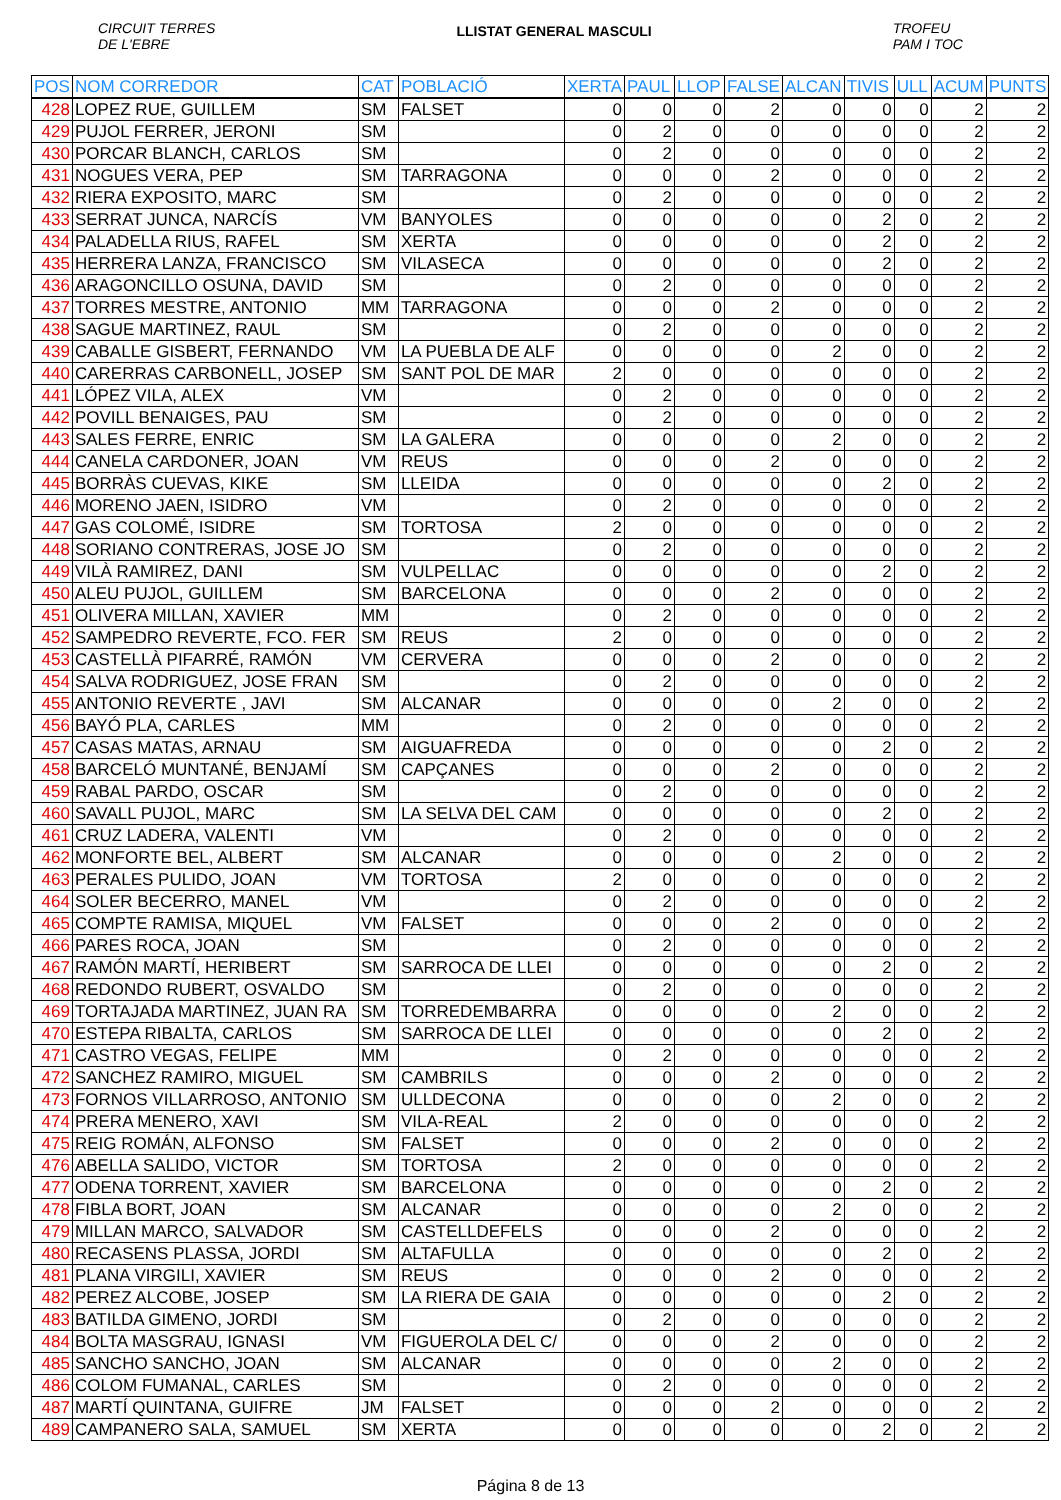CIRCUIT TERRES
DE L'EBRE
LLISTAT GENERAL MASCULI
TROFEU
PAM I TOC
| POS | NOM CORREDOR | CAT | POBLACIÓ | XERTA | PAUL | LLOP | FALSE | ALCAN | TIVIS | ULL | ACUM | PUNTS |
| --- | --- | --- | --- | --- | --- | --- | --- | --- | --- | --- | --- | --- |
| 428 | LOPEZ RUE, GUILLEM | SM | FALSET | 0 | 0 | 0 | 2 | 0 | 0 | 0 | 2 | 2 |
| 429 | PUJOL FERRER, JERONI | SM | | 0 | 2 | 0 | 0 | 0 | 0 | 0 | 2 | 2 |
| 430 | PORCAR BLANCH, CARLOS | SM | | 0 | 2 | 0 | 0 | 0 | 0 | 0 | 2 | 2 |
| 431 | NOGUES VERA, PEP | SM | TARRAGONA | 0 | 0 | 0 | 2 | 0 | 0 | 0 | 2 | 2 |
| 432 | RIERA EXPOSITO, MARC | SM | | 0 | 2 | 0 | 0 | 0 | 0 | 0 | 2 | 2 |
| 433 | SERRAT JUNCA, NARCÍS | VM | BANYOLES | 0 | 0 | 0 | 0 | 0 | 2 | 0 | 2 | 2 |
| 434 | PALADELLA RIUS, RAFEL | SM | XERTA | 0 | 0 | 0 | 0 | 0 | 2 | 0 | 2 | 2 |
| 435 | HERRERA LANZA, FRANCISCO | SM | VILASECA | 0 | 0 | 0 | 0 | 0 | 2 | 0 | 2 | 2 |
| 436 | ARAGONCILLO OSUNA, DAVID | SM | | 0 | 2 | 0 | 0 | 0 | 0 | 0 | 2 | 2 |
| 437 | TORRES MESTRE, ANTONIO | MM | TARRAGONA | 0 | 0 | 0 | 2 | 0 | 0 | 0 | 2 | 2 |
| 438 | SAGUE MARTINEZ, RAUL | SM | | 0 | 2 | 0 | 0 | 0 | 0 | 0 | 2 | 2 |
| 439 | CABALLE GISBERT, FERNANDO | VM | LA PUEBLA DE ALF | 0 | 0 | 0 | 0 | 2 | 0 | 0 | 2 | 2 |
| 440 | CARERRAS CARBONELL, JOSEP | SM | SANT POL DE MAR | 2 | 0 | 0 | 0 | 0 | 0 | 0 | 2 | 2 |
| 441 | LÓPEZ VILA, ALEX | VM | | 0 | 2 | 0 | 0 | 0 | 0 | 0 | 2 | 2 |
| 442 | POVILL BENAIGES, PAU | SM | | 0 | 2 | 0 | 0 | 0 | 0 | 0 | 2 | 2 |
| 443 | SALES FERRE, ENRIC | SM | LA GALERA | 0 | 0 | 0 | 0 | 2 | 0 | 0 | 2 | 2 |
| 444 | CANELA CARDONER, JOAN | VM | REUS | 0 | 0 | 0 | 2 | 0 | 0 | 0 | 2 | 2 |
| 445 | BORRÀS CUEVAS, KIKE | SM | LLEIDA | 0 | 0 | 0 | 0 | 0 | 2 | 0 | 2 | 2 |
| 446 | MORENO JAEN, ISIDRO | VM | | 0 | 2 | 0 | 0 | 0 | 0 | 0 | 2 | 2 |
| 447 | GAS COLOMÉ, ISIDRE | SM | TORTOSA | 2 | 0 | 0 | 0 | 0 | 0 | 0 | 2 | 2 |
| 448 | SORIANO CONTRERAS, JOSE JO | SM | | 0 | 2 | 0 | 0 | 0 | 0 | 0 | 2 | 2 |
| 449 | VILÀ RAMIREZ, DANI | SM | VULPELLAC | 0 | 0 | 0 | 0 | 0 | 2 | 0 | 2 | 2 |
| 450 | ALEU PUJOL, GUILLEM | SM | BARCELONA | 0 | 0 | 0 | 2 | 0 | 0 | 0 | 2 | 2 |
| 451 | OLIVERA MILLAN, XAVIER | MM | | 0 | 2 | 0 | 0 | 0 | 0 | 0 | 2 | 2 |
| 452 | SAMPEDRO REVERTE, FCO. FER | SM | REUS | 2 | 0 | 0 | 0 | 0 | 0 | 0 | 2 | 2 |
| 453 | CASTELLÀ PIFARRÉ, RAMÓN | VM | CERVERA | 0 | 0 | 0 | 2 | 0 | 0 | 0 | 2 | 2 |
| 454 | SALVA RODRIGUEZ, JOSE FRAN | SM | | 0 | 2 | 0 | 0 | 0 | 0 | 0 | 2 | 2 |
| 455 | ANTONIO REVERTE , JAVI | SM | ALCANAR | 0 | 0 | 0 | 0 | 2 | 0 | 0 | 2 | 2 |
| 456 | BAYÓ PLA, CARLES | MM | | 0 | 2 | 0 | 0 | 0 | 0 | 0 | 2 | 2 |
| 457 | CASAS MATAS, ARNAU | SM | AIGUAFREDA | 0 | 0 | 0 | 0 | 0 | 2 | 0 | 2 | 2 |
| 458 | BARCELÓ MUNTANÉ, BENJAMÍ | SM | CAPÇANES | 0 | 0 | 0 | 2 | 0 | 0 | 0 | 2 | 2 |
| 459 | RABAL PARDO, OSCAR | SM | | 0 | 2 | 0 | 0 | 0 | 0 | 0 | 2 | 2 |
| 460 | SAVALL PUJOL, MARC | SM | LA SELVA DEL CAM | 0 | 0 | 0 | 0 | 0 | 2 | 0 | 2 | 2 |
| 461 | CRUZ LADERA, VALENTI | VM | | 0 | 2 | 0 | 0 | 0 | 0 | 0 | 2 | 2 |
| 462 | MONFORTE BEL, ALBERT | SM | ALCANAR | 0 | 0 | 0 | 0 | 2 | 0 | 0 | 2 | 2 |
| 463 | PERALES PULIDO, JOAN | VM | TORTOSA | 2 | 0 | 0 | 0 | 0 | 0 | 0 | 2 | 2 |
| 464 | SOLER BECERRO, MANEL | VM | | 0 | 2 | 0 | 0 | 0 | 0 | 0 | 2 | 2 |
| 465 | COMPTE RAMISA, MIQUEL | VM | FALSET | 0 | 0 | 0 | 2 | 0 | 0 | 0 | 2 | 2 |
| 466 | PARES ROCA, JOAN | SM | | 0 | 2 | 0 | 0 | 0 | 0 | 0 | 2 | 2 |
| 467 | RAMÓN MARTÍ, HERIBERT | SM | SARROCA DE LLEI | 0 | 0 | 0 | 0 | 0 | 2 | 0 | 2 | 2 |
| 468 | REDONDO RUBERT, OSVALDO | SM | | 0 | 2 | 0 | 0 | 0 | 0 | 0 | 2 | 2 |
| 469 | TORTAJADA MARTINEZ, JUAN RA | SM | TORREDEMBARRA | 0 | 0 | 0 | 0 | 2 | 0 | 0 | 2 | 2 |
| 470 | ESTEPA RIBALTA, CARLOS | SM | SARROCA DE LLEI | 0 | 0 | 0 | 0 | 0 | 2 | 0 | 2 | 2 |
| 471 | CASTRO VEGAS, FELIPE | MM | | 0 | 2 | 0 | 0 | 0 | 0 | 0 | 2 | 2 |
| 472 | SANCHEZ RAMIRO, MIGUEL | SM | CAMBRILS | 0 | 0 | 0 | 2 | 0 | 0 | 0 | 2 | 2 |
| 473 | FORNOS VILLARROSO, ANTONIO | SM | ULLDECONA | 0 | 0 | 0 | 0 | 2 | 0 | 0 | 2 | 2 |
| 474 | PRERA MENERO, XAVI | SM | VILA-REAL | 2 | 0 | 0 | 0 | 0 | 0 | 0 | 2 | 2 |
| 475 | REIG ROMÁN, ALFONSO | SM | FALSET | 0 | 0 | 0 | 2 | 0 | 0 | 0 | 2 | 2 |
| 476 | ABELLA SALIDO, VICTOR | SM | TORTOSA | 2 | 0 | 0 | 0 | 0 | 0 | 0 | 2 | 2 |
| 477 | ODENA TORRENT, XAVIER | SM | BARCELONA | 0 | 0 | 0 | 0 | 0 | 2 | 0 | 2 | 2 |
| 478 | FIBLA BORT, JOAN | SM | ALCANAR | 0 | 0 | 0 | 0 | 2 | 0 | 0 | 2 | 2 |
| 479 | MILLAN MARCO, SALVADOR | SM | CASTELLDEFELS | 0 | 0 | 0 | 2 | 0 | 0 | 0 | 2 | 2 |
| 480 | RECASENS PLASSA, JORDI | SM | ALTAFULLA | 0 | 0 | 0 | 0 | 0 | 2 | 0 | 2 | 2 |
| 481 | PLANA VIRGILI, XAVIER | SM | REUS | 0 | 0 | 0 | 2 | 0 | 0 | 0 | 2 | 2 |
| 482 | PEREZ ALCOBE, JOSEP | SM | LA RIERA DE GAIA | 0 | 0 | 0 | 0 | 0 | 2 | 0 | 2 | 2 |
| 483 | BATILDA GIMENO, JORDI | SM | | 0 | 2 | 0 | 0 | 0 | 0 | 0 | 2 | 2 |
| 484 | BOLTA MASGRAU, IGNASI | VM | FIGUEROLA DEL C/ | 0 | 0 | 0 | 2 | 0 | 0 | 0 | 2 | 2 |
| 485 | SANCHO SANCHO, JOAN | SM | ALCANAR | 0 | 0 | 0 | 0 | 2 | 0 | 0 | 2 | 2 |
| 486 | COLOM FUMANAL, CARLES | SM | | 0 | 2 | 0 | 0 | 0 | 0 | 0 | 2 | 2 |
| 487 | MARTÍ QUINTANA, GUIFRE | JM | FALSET | 0 | 0 | 0 | 2 | 0 | 0 | 0 | 2 | 2 |
| 489 | CAMPANERO SALA, SAMUEL | SM | XERTA | 0 | 0 | 0 | 0 | 0 | 2 | 0 | 2 | 2 |
Página 8 de 13